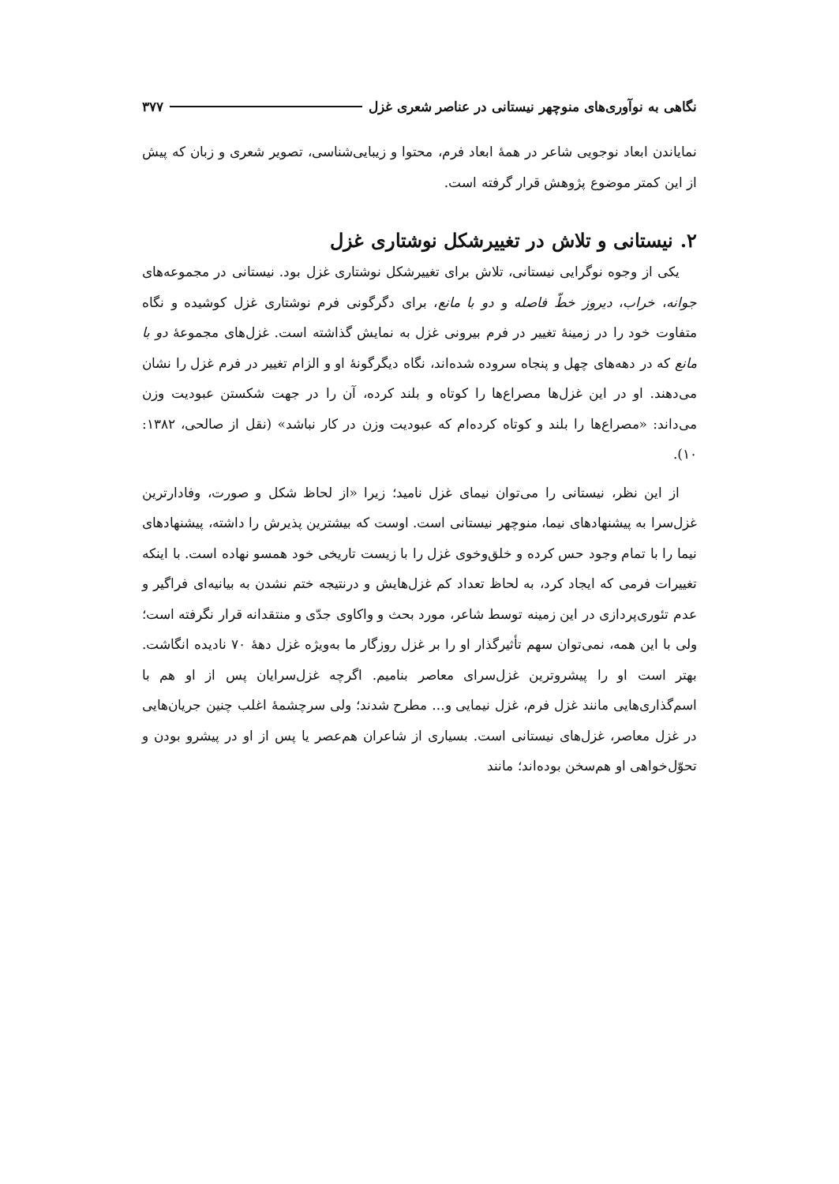نگاهی به نوآوری‌های منوچهر نیستانی در عناصر شعری غزل ۳۷۷
نمایاندن ابعاد نوجویی شاعر در همهٔ ابعاد فرم، محتوا و زیبایی‌شناسی، تصویر شعری و زبان که پیش از این کمتر موضوع پژوهش قرار گرفته است.
۲. نیستانی و تلاش در تغییرشکل نوشتاری غزل
یکی از وجوه نوگرایی نیستانی، تلاش برای تغییرشکل نوشتاری غزل بود. نیستانی در مجموعه‌های جوانه، خراب، دیروز خطّ فاصله و دو با مانع، برای دگرگونی فرم نوشتاری غزل کوشیده و نگاه متفاوت خود را در زمینهٔ تغییر در فرم بیرونی غزل به نمایش گذاشته است. غزل‌های مجموعهٔ دو با مانع که در دهه‌های چهل و پنجاه سروده شده‌اند، نگاه دیگرگونهٔ او و الزام تغییر در فرم غزل را نشان می‌دهند. او در این غزل‌ها مصراع‌ها را کوتاه و بلند کرده، آن را در جهت شکستن عبودیت وزن می‌داند: «مصراع‌ها را بلند و کوتاه کرده‌ام که عبودیت وزن در کار نباشد» (نقل از صالحی، ۱۳۸۲: ۱۰).
از این نظر، نیستانی را می‌توان نیمای غزل نامید؛ زیرا «از لحاظ شکل و صورت، وفادارترین غزل‌سرا به پیشنهادهای نیما، منوچهر نیستانی است. اوست که بیشترین پذیرش را داشته، پیشنهادهای نیما را با تمام وجود حس کرده و خلق‌وخوی غزل را با زیست تاریخی خود همسو نهاده است. با اینکه تغییرات فرمی که ایجاد کرد، به لحاظ تعداد کم غزل‌هایش و درنتیجه ختم نشدن به بیانیه‌ای فراگیر و عدم تئوری‌پردازی در این زمینه توسط شاعر، مورد بحث و واکاوی جدّی و منتقدانه قرار نگرفته است؛ ولی با این همه، نمی‌توان سهم تأثیرگذار او را بر غزل روزگار ما به‌ویژه غزل دهۀ ۷۰ نادیده انگاشت. بهتر است او را پیشروترین غزل‌سرای معاصر بنامیم. اگرچه غزل‌سرایان پس از او هم با اسم‌گذاری‌هایی مانند غزل فرم، غزل نیمایی و... مطرح شدند؛ ولی سرچشمهٔ اغلب چنین جریان‌هایی در غزل معاصر، غزل‌های نیستانی است. بسیاری از شاعران هم‌عصر یا پس از او در پیشرو بودن و تحوّل‌خواهی او هم‌سخن بوده‌اند؛ مانند